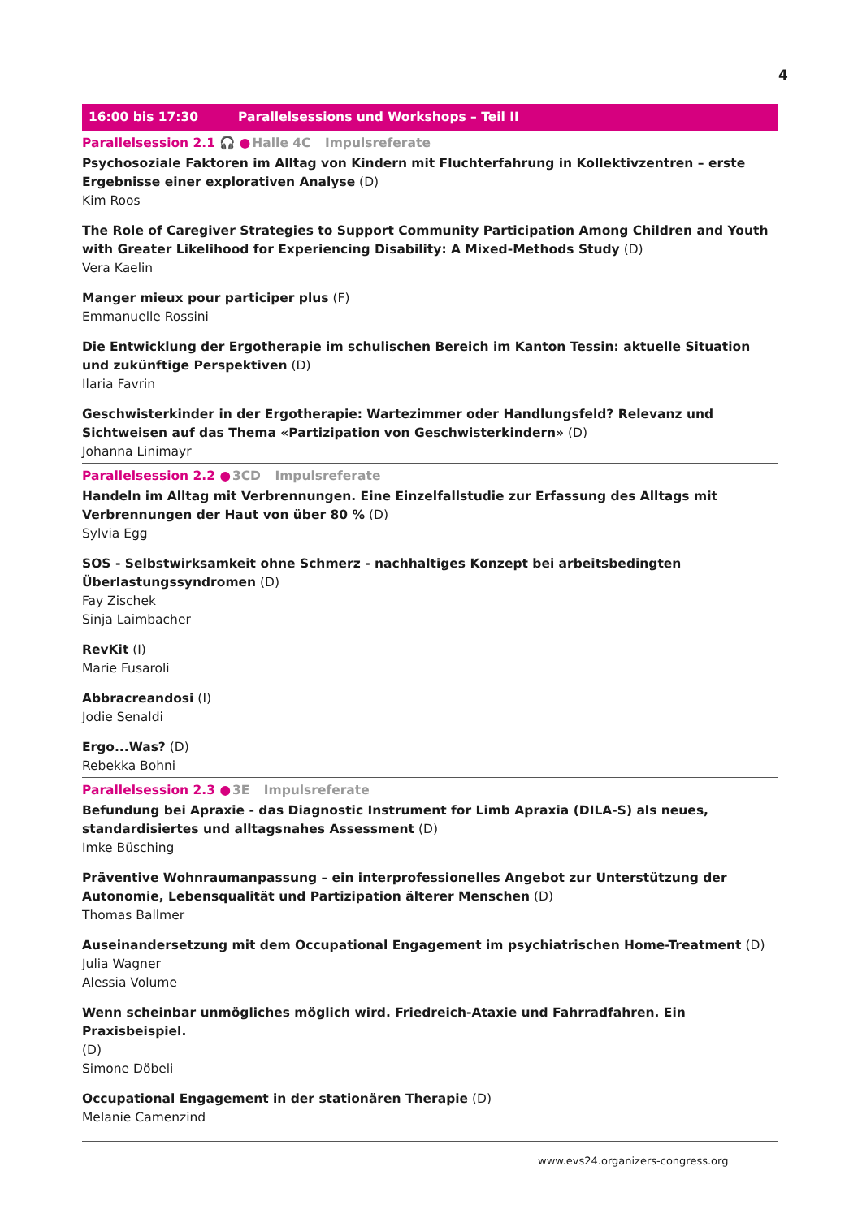4
16:00 bis 17:30 Parallelsessions und Workshops – Teil II
Parallelsession 2.1 🎧 ●Halle 4C Impulsreferate
Psychosoziale Faktoren im Alltag von Kindern mit Fluchterfahrung in Kollektivzentren – erste Ergebnisse einer explorativen Analyse (D)
Kim Roos
The Role of Caregiver Strategies to Support Community Participation Among Children and Youth with Greater Likelihood for Experiencing Disability: A Mixed-Methods Study (D)
Vera Kaelin
Manger mieux pour participer plus (F)
Emmanuelle Rossini
Die Entwicklung der Ergotherapie im schulischen Bereich im Kanton Tessin: aktuelle Situation und zukünftige Perspektiven (D)
Ilaria Favrin
Geschwisterkinder in der Ergotherapie: Wartezimmer oder Handlungsfeld? Relevanz und Sichtweisen auf das Thema «Partizipation von Geschwisterkindern» (D)
Johanna Linimayr
Parallelsession 2.2 ●3CD Impulsreferate
Handeln im Alltag mit Verbrennungen. Eine Einzelfallstudie zur Erfassung des Alltags mit Verbrennungen der Haut von über 80 % (D)
Sylvia Egg
SOS - Selbstwirksamkeit ohne Schmerz - nachhaltiges Konzept bei arbeitsbedingten Überlastungssyndromen (D)
Fay Zischek
Sinja Laimbacher
RevKit (I)
Marie Fusaroli
Abbracreandosi (I)
Jodie Senaldi
Ergo...Was? (D)
Rebekka Bohni
Parallelsession 2.3 ●3E Impulsreferate
Befundung bei Apraxie - das Diagnostic Instrument for Limb Apraxia (DILA-S) als neues, standardisiertes und alltagsnahes Assessment (D)
Imke Büsching
Präventive Wohnraumanpassung – ein interprofessionelles Angebot zur Unterstützung der Autonomie, Lebensqualität und Partizipation älterer Menschen (D)
Thomas Ballmer
Auseinandersetzung mit dem Occupational Engagement im psychiatrischen Home-Treatment (D)
Julia Wagner
Alessia Volume
Wenn scheinbar unmögliches möglich wird. Friedreich-Ataxie und Fahrradfahren. Ein Praxisbeispiel.
(D)
Simone Döbeli
Occupational Engagement in der stationären Therapie (D)
Melanie Camenzind
www.evs24.organizers-congress.org